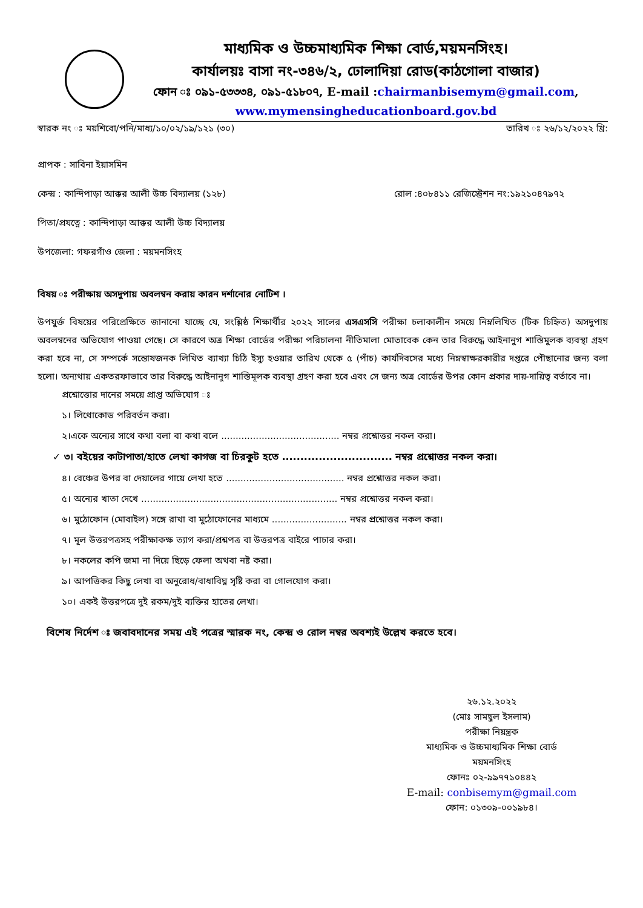মাধ্যমিক ও উচ্চমাধ্যমিক শিক্ষা বোর্ড,ময়মনসিংহ।
কার্যালয়ঃ বাসা নং-৩৪৬/২, ঢোলাদিয়া রোড(কাঠগোলা বাজার)
ফোন ঃ ০৯১-৫৩৩৩৪, ০৯১-৫১৮০৭, E-mail :chairmanbisemym@gmail.com,
www.mymensingheducationboard.gov.bd
স্বারক নং ঃ ময়শিবো/পনি/মাধ্য/১০/০২/১৯/১২১ (৩০) তারিখ ঃ ২৬/১২/২০২২ খ্রি:
প্রাপক : সাবিনা ইয়াসমিন
কেন্দ্র : কান্দিপাড়া আক্কর আলী উচ্চ বিদ্যালয় (১২৮) রোল :৪০৮৪১১ রেজিস্ট্রেশন নং:১৯২১০৪৭৯৭২
পিতা/প্রযত্নে : কান্দিপাড়া আক্কর আলী উচ্চ বিদ্যালয়
উপজেলা: গফরগাঁও জেলা : ময়মনসিংহ
বিষয় ঃ পরীক্ষায় অসদুপায় অবলম্বন করায় কারন দর্শানোর নোটিশ ।
উপযুর্ক্ত বিষয়ের পরিপ্রেক্ষিতে জানানো যাচ্ছে যে, সংশ্লিষ্ঠ শিক্ষার্থীর ২০২২ সালের এসএসসি পরীক্ষা চলাকালীন সময়ে নিম্নলিখিত (টিক চিহ্নিত) অসদুপায় অবলম্বনের অভিযোগ পাওয়া গেছে। সে কারণে অত্র শিক্ষা বোর্ডের পরীক্ষা পরিচালনা নীতিমালা মোতাবেক কেন তার বিরুদ্ধে আইনানুগ শাস্তিমুলক ব্যবস্থা গ্রহণ করা হবে না, সে সম্পর্কে সন্তোষজনক লিখিত ব্যাখ্যা চিঠি ইস্যু হওয়ার তারিখ থেকে ৫ (পাঁচ) কার্যদিবসের মধ্যে নিম্নস্বাক্ষরকারীর দপ্তরে পৌছানোর জন্য বলা হলো। অন্যথায় একতরফাভাবে তার বিরুদ্ধে আইনানুগ শাস্তিমূলক ব্যবস্থা গ্রহণ করা হবে এবং সে জন্য অত্র বোর্ডের উপর কোন প্রকার দায়-দায়িত্ব বর্তাবে না।
প্রশ্নোত্তোর দানের সময়ে প্রাপ্ত অভিযোগ ঃ
১। লিথোকোড পরিবর্তন করা।
২।একে অন্যের সাথে কথা বলা বা কথা বলে ......................................... নম্বর প্রশ্নোত্তর নকল করা।
✓ ৩। বইয়ের কাটাপাতা/হাতে লেখা কাগজ বা চিরকুট হতে .............................. নম্বর প্রশ্নোত্তর নকল করা।
৪। বেঞ্চের উপর বা দেয়ালের গায়ে লেখা হতে ......................................... নম্বর প্রশ্নোত্তর নকল করা।
৫। অন্যের খাতা দেখে .................................................................... নম্বর প্রশ্নোত্তর নকল করা।
৬। মুঠোফোন (মোবাইল) সঙ্গে রাখা বা মুঠোফোনের মাধ্যমে .......................... নম্বর প্রশ্নোত্তর নকল করা।
৭। মূল উত্তরপত্রসহ পরীক্ষাকক্ষ ত্যাগ করা/প্রশ্নপত্র বা উত্তরপত্র বাইরে পাচার করা।
৮। নকলের কপি জমা না দিয়ে ছিড়ে ফেলা অথবা নষ্ট করা।
৯। আপত্তিকর কিছু লেখা বা অনুরোধ/বাধাবিঘ্ন সৃষ্টি করা বা গোলযোগ করা।
১০। একই উত্তরপত্রে দুই রকম/দুই ব্যক্তির হাতের লেখা।
বিশেষ নির্দেশ ঃ জবাবদানের সময় এই পত্রের স্মারক নং, কেন্দ্র ও রোল নম্বর অবশ্যই উল্লেখ করতে হবে।
২৬.১২.২০২২
(মোঃ সামছুল ইসলাম)
পরীক্ষা নিয়ন্ত্রক
মাধ্যমিক ও উচ্চমাধ্যমিক শিক্ষা বোর্ড
ময়মনসিংহ
ফোনঃ ০২-৯৯৭৭১০৪৪২
E-mail: conbisemym@gmail.com
ফোন: ০১৩০৯-০০১৯৮৪।